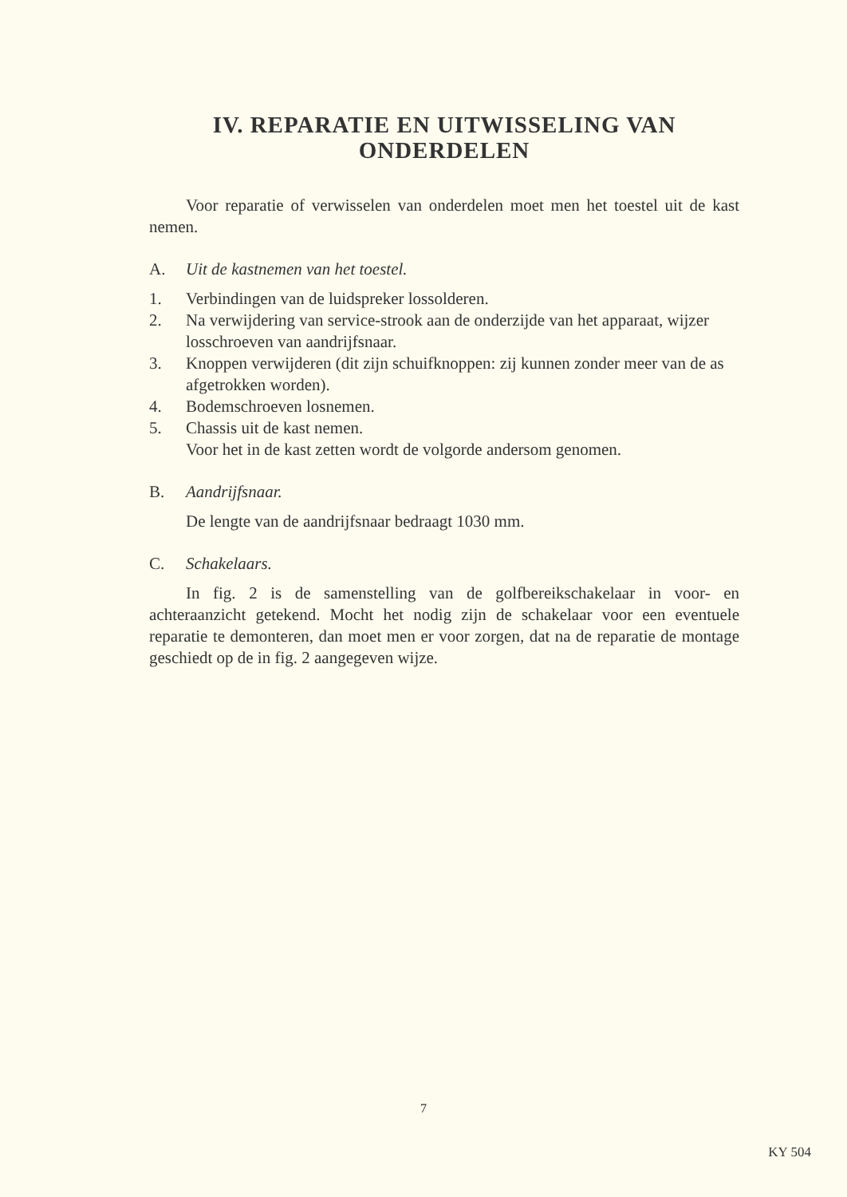IV. REPARATIE EN UITWISSELING VAN ONDERDELEN
Voor reparatie of verwisselen van onderdelen moet men het toestel uit de kast nemen.
A. Uit de kastnemen van het toestel.
1. Verbindingen van de luidspreker lossolderen.
2. Na verwijdering van service-strook aan de onderzijde van het apparaat, wijzer losschroeven van aandrijfsnaar.
3. Knoppen verwijderen (dit zijn schuifknoppen: zij kunnen zonder meer van de as afgetrokken worden).
4. Bodemschroeven losnemen.
5. Chassis uit de kast nemen.
Voor het in de kast zetten wordt de volgorde andersom genomen.
B. Aandrijfsnaar.
De lengte van de aandrijfsnaar bedraagt 1030 mm.
C. Schakelaars.
In fig. 2 is de samenstelling van de golfbereikschakelaar in voor- en achteraanzicht getekend. Mocht het nodig zijn de schakelaar voor een eventuele reparatie te demonteren, dan moet men er voor zorgen, dat na de reparatie de montage geschiedt op de in fig. 2 aangegeven wijze.
7
KY 504